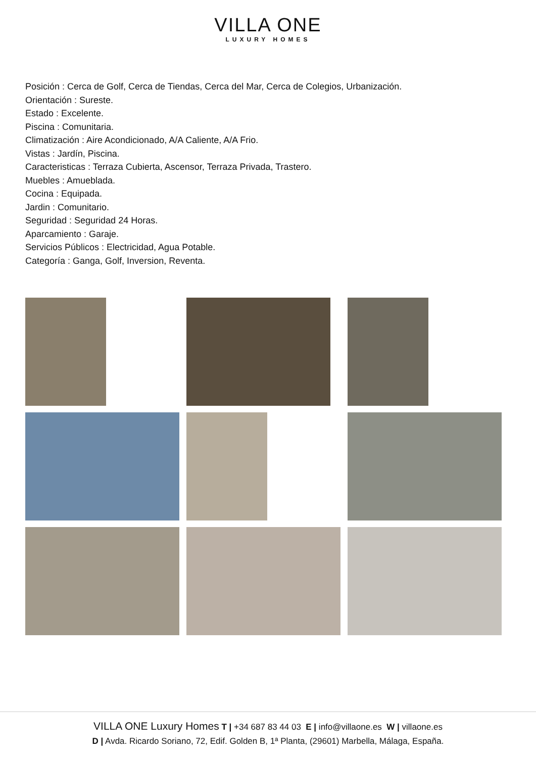VILLA ONE
LUXURY HOMES
Posición : Cerca de Golf, Cerca de Tiendas, Cerca del Mar, Cerca de Colegios, Urbanización.
Orientación : Sureste.
Estado : Excelente.
Piscina : Comunitaria.
Climatización : Aire Acondicionado, A/A Caliente, A/A Frio.
Vistas : Jardín, Piscina.
Caracteristicas : Terraza Cubierta, Ascensor, Terraza Privada, Trastero.
Muebles : Amueblada.
Cocina : Equipada.
Jardin : Comunitario.
Seguridad : Seguridad 24 Horas.
Aparcamiento : Garaje.
Servicios Públicos : Electricidad, Agua Potable.
Categoría : Ganga, Golf, Inversion, Reventa.
VILLA ONE Luxury Homes T | +34 687 83 44 03 E | info@villaone.es W | villaone.es
D | Avda. Ricardo Soriano, 72, Edif. Golden B, 1ª Planta, (29601) Marbella, Málaga, España.